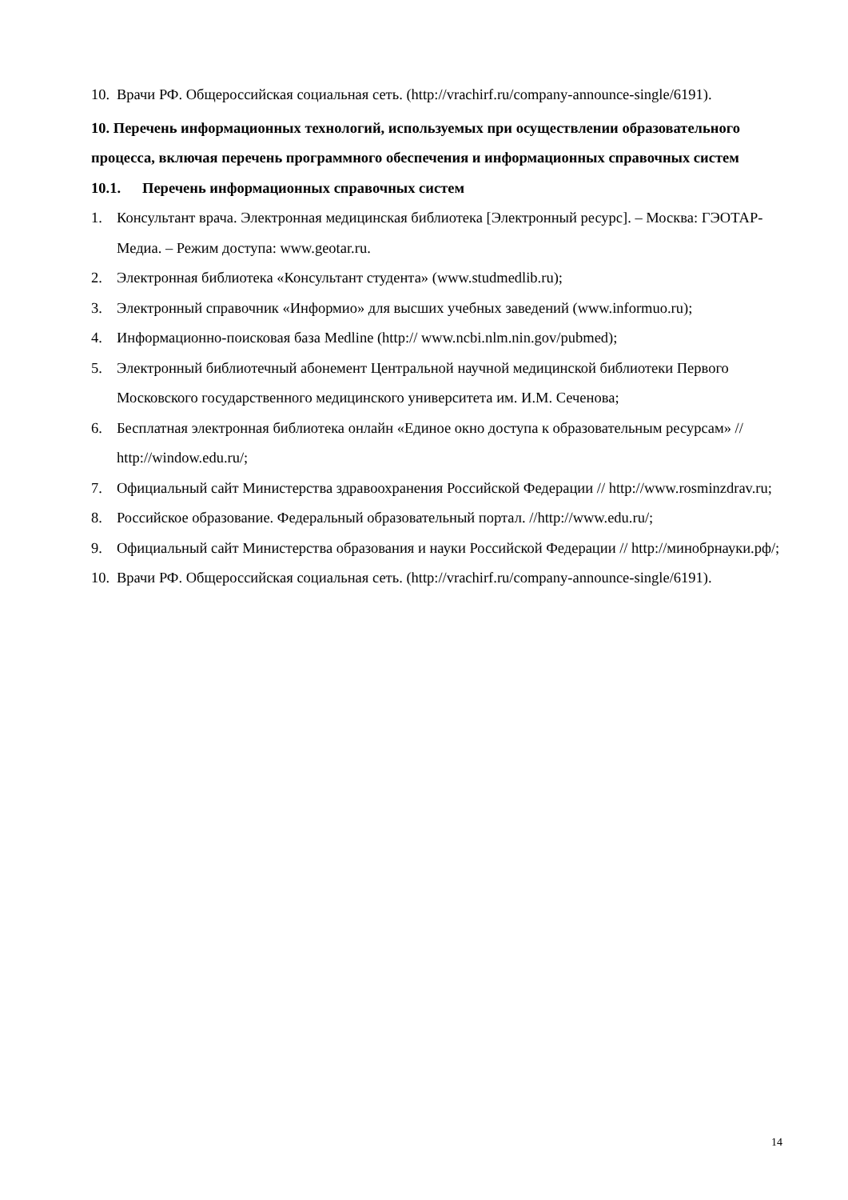10. Врачи РФ. Общероссийская социальная сеть. (http://vrachirf.ru/company-announce-single/6191).
10. Перечень информационных технологий, используемых при осуществлении образовательного процесса, включая перечень программного обеспечения и информационных справочных систем
10.1. Перечень информационных справочных систем
1. Консультант врача. Электронная медицинская библиотека [Электронный ресурс]. – Москва: ГЭОТАР-Медиа. – Режим доступа: www.geotar.ru.
2. Электронная библиотека «Консультант студента» (www.studmedlib.ru);
3. Электронный справочник «Информио» для высших учебных заведений (www.informuo.ru);
4. Информационно-поисковая база Medline (http:// www.ncbi.nlm.nin.gov/pubmed);
5. Электронный библиотечный абонемент Центральной научной медицинской библиотеки Первого Московского государственного медицинского университета им. И.М. Сеченова;
6. Бесплатная электронная библиотека онлайн «Единое окно доступа к образовательным ресурсам» // http://window.edu.ru/;
7. Официальный сайт Министерства здравоохранения Российской Федерации // http://www.rosminzdrav.ru;
8. Российское образование. Федеральный образовательный портал. //http://www.edu.ru/;
9. Официальный сайт Министерства образования и науки Российской Федерации // http://минобрнауки.рф/;
10. Врачи РФ. Общероссийская социальная сеть. (http://vrachirf.ru/company-announce-single/6191).
14